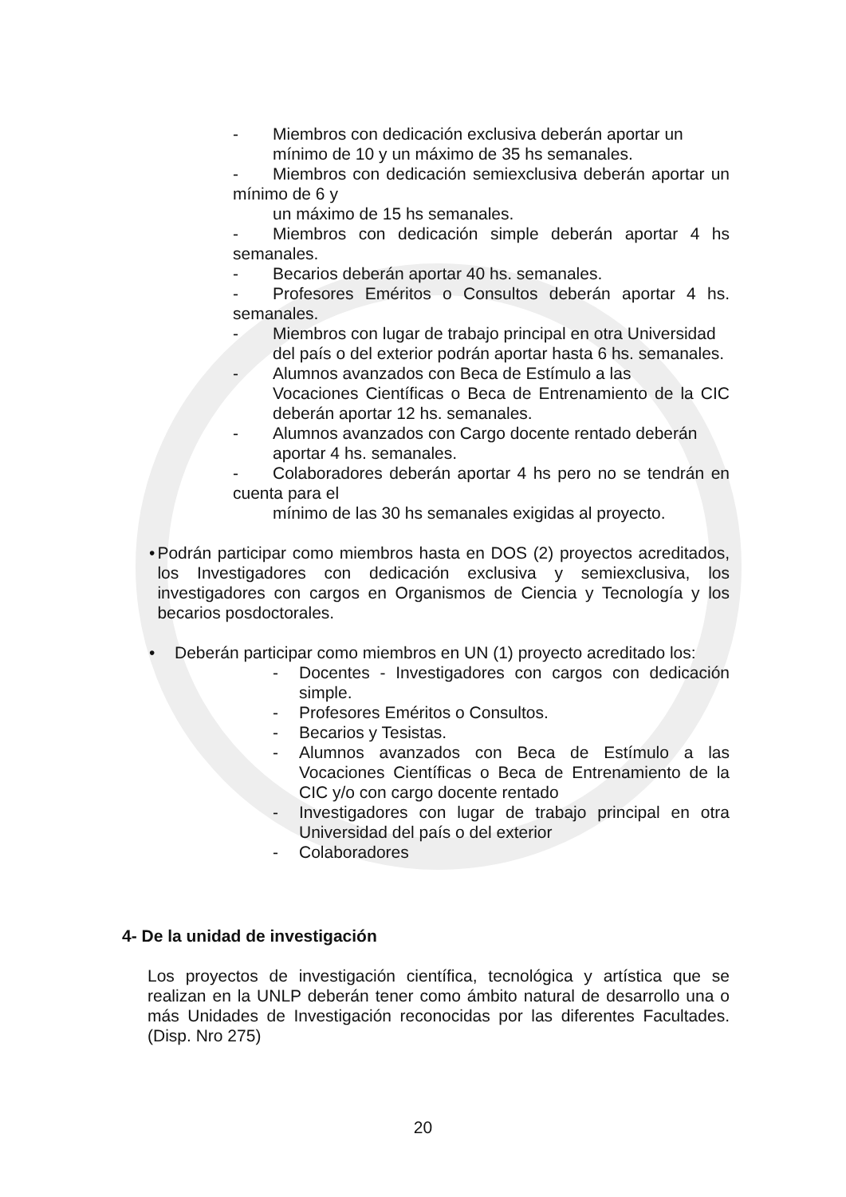- Miembros con dedicación exclusiva deberán aportar un
mínimo de 10 y un máximo de 35 hs semanales.
- Miembros con dedicación semiexclusiva deberán aportar un mínimo de 6 y
un máximo de 15 hs semanales.
- Miembros con dedicación simple deberán aportar 4 hs semanales.
- Becarios deberán aportar 40 hs. semanales.
- Profesores Eméritos o Consultos deberán aportar 4 hs. semanales.
- Miembros con lugar de trabajo principal en otra Universidad
del país o del exterior podrán aportar hasta 6 hs. semanales.
- Alumnos avanzados con Beca de Estímulo a las
Vocaciones Científicas o Beca de Entrenamiento de la CIC deberán aportar 12 hs. semanales.
- Alumnos avanzados con Cargo docente rentado deberán
aportar 4 hs. semanales.
- Colaboradores deberán aportar 4 hs pero no se tendrán en cuenta para el
mínimo de las 30 hs semanales exigidas al proyecto.
• Podrán participar como miembros hasta en DOS (2) proyectos acreditados, los Investigadores con dedicación exclusiva y semiexclusiva, los investigadores con cargos en Organismos de Ciencia y Tecnología y los becarios posdoctorales.
• Deberán participar como miembros en UN (1) proyecto acreditado los:
- Docentes - Investigadores con cargos con dedicación simple.
- Profesores Eméritos o Consultos.
- Becarios y Tesistas.
- Alumnos avanzados con Beca de Estímulo a las Vocaciones Científicas o Beca de Entrenamiento de la CIC y/o con cargo docente rentado
- Investigadores con lugar de trabajo principal en otra Universidad del país o del exterior
- Colaboradores
4- De la unidad de investigación
Los proyectos de investigación científica, tecnológica y artística que se realizan en la UNLP deberán tener como ámbito natural de desarrollo una o más Unidades de Investigación reconocidas por las diferentes Facultades. (Disp. Nro 275)
20